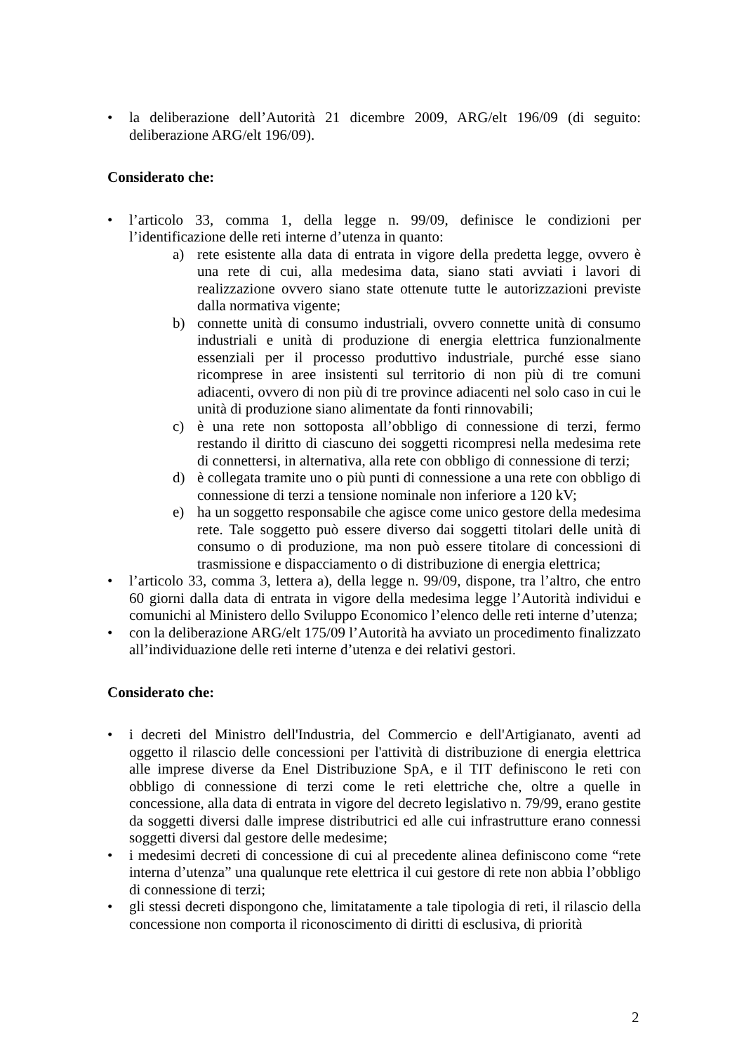• la deliberazione dell’Autorità 21 dicembre 2009, ARG/elt 196/09 (di seguito: deliberazione ARG/elt 196/09).
Considerato che:
• l’articolo 33, comma 1, della legge n. 99/09, definisce le condizioni per l’identificazione delle reti interne d’utenza in quanto:
a) rete esistente alla data di entrata in vigore della predetta legge, ovvero è una rete di cui, alla medesima data, siano stati avviati i lavori di realizzazione ovvero siano state ottenute tutte le autorizzazioni previste dalla normativa vigente;
b) connette unità di consumo industriali, ovvero connette unità di consumo industriali e unità di produzione di energia elettrica funzionalmente essenziali per il processo produttivo industriale, purché esse siano ricomprese in aree insistenti sul territorio di non più di tre comuni adiacenti, ovvero di non più di tre province adiacenti nel solo caso in cui le unità di produzione siano alimentate da fonti rinnovabili;
c) è una rete non sottoposta all’obbligo di connessione di terzi, fermo restando il diritto di ciascuno dei soggetti ricompresi nella medesima rete di connettersi, in alternativa, alla rete con obbligo di connessione di terzi;
d) è collegata tramite uno o più punti di connessione a una rete con obbligo di connessione di terzi a tensione nominale non inferiore a 120 kV;
e) ha un soggetto responsabile che agisce come unico gestore della medesima rete. Tale soggetto può essere diverso dai soggetti titolari delle unità di consumo o di produzione, ma non può essere titolare di concessioni di trasmissione e dispacciamento o di distribuzione di energia elettrica;
• l’articolo 33, comma 3, lettera a), della legge n. 99/09, dispone, tra l’altro, che entro 60 giorni dalla data di entrata in vigore della medesima legge l’Autorità individui e comunichi al Ministero dello Sviluppo Economico l’elenco delle reti interne d’utenza;
• con la deliberazione ARG/elt 175/09 l’Autorità ha avviato un procedimento finalizzato all’individuazione delle reti interne d’utenza e dei relativi gestori.
Considerato che:
• i decreti del Ministro dell'Industria, del Commercio e dell'Artigianato, aventi ad oggetto il rilascio delle concessioni per l'attività di distribuzione di energia elettrica alle imprese diverse da Enel Distribuzione SpA, e il TIT definiscono le reti con obbligo di connessione di terzi come le reti elettriche che, oltre a quelle in concessione, alla data di entrata in vigore del decreto legislativo n. 79/99, erano gestite da soggetti diversi dalle imprese distributrici ed alle cui infrastrutture erano connessi soggetti diversi dal gestore delle medesime;
• i medesimi decreti di concessione di cui al precedente alinea definiscono come “rete interna d’utenza” una qualunque rete elettrica il cui gestore di rete non abbia l’obbligo di connessione di terzi;
• gli stessi decreti dispongono che, limitatamente a tale tipologia di reti, il rilascio della concessione non comporta il riconoscimento di diritti di esclusiva, di priorità
2